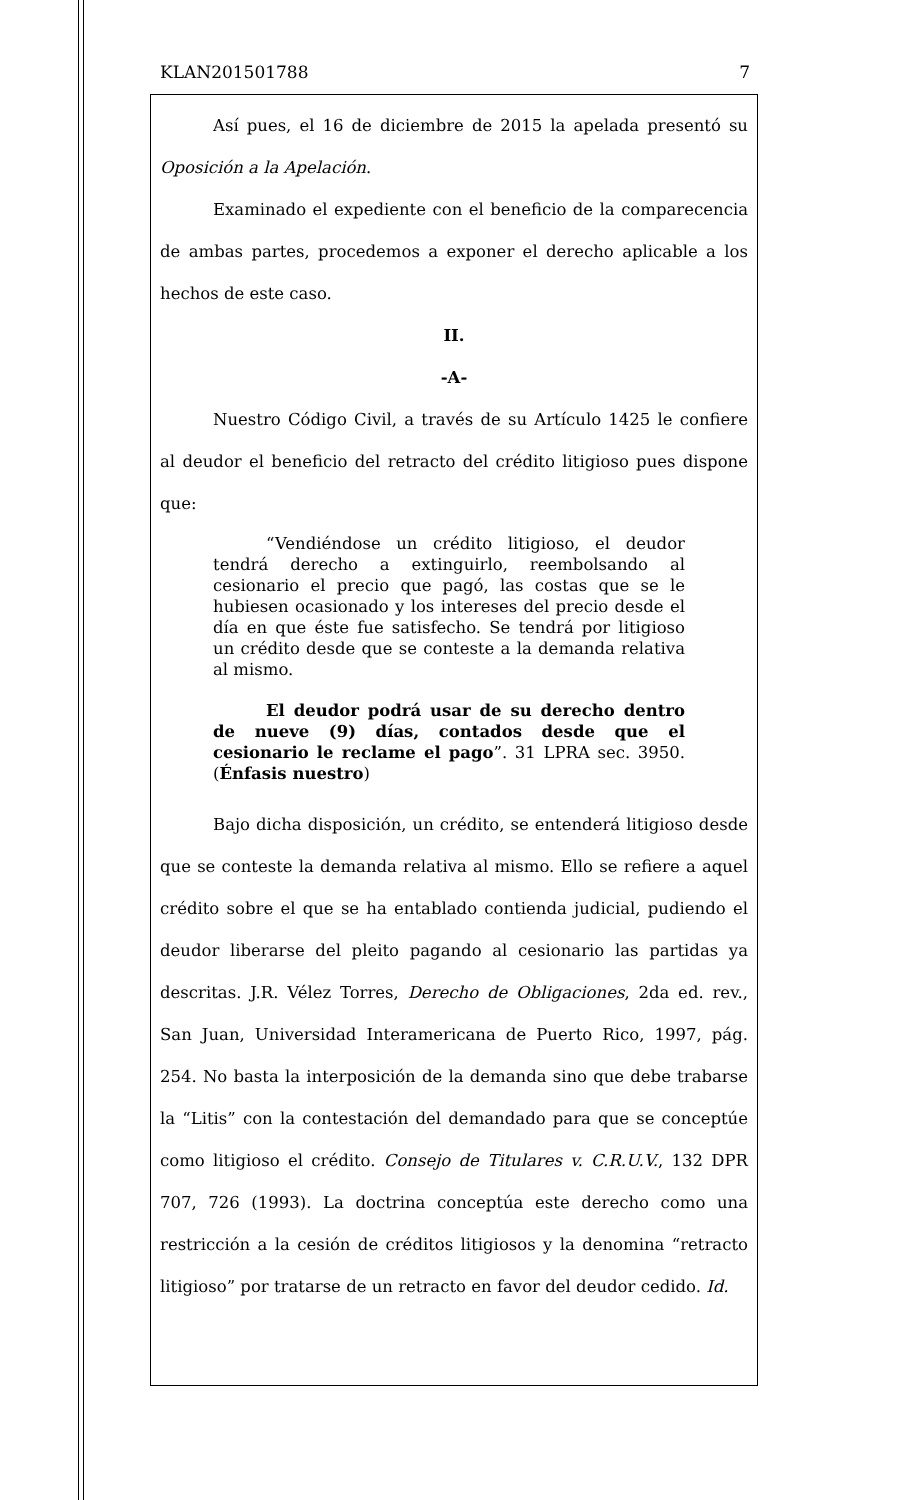KLAN201501788 7
Así pues, el 16 de diciembre de 2015 la apelada presentó su Oposición a la Apelación.
Examinado el expediente con el beneficio de la comparecencia de ambas partes, procedemos a exponer el derecho aplicable a los hechos de este caso.
II.
-A-
Nuestro Código Civil, a través de su Artículo 1425 le confiere al deudor el beneficio del retracto del crédito litigioso pues dispone que:
“Vendiéndose un crédito litigioso, el deudor tendrá derecho a extinguirlo, reembolsando al cesionario el precio que pagó, las costas que se le hubiesen ocasionado y los intereses del precio desde el día en que éste fue satisfecho. Se tendrá por litigioso un crédito desde que se conteste a la demanda relativa al mismo.
El deudor podrá usar de su derecho dentro de nueve (9) días, contados desde que el cesionario le reclame el pago”. 31 LPRA sec. 3950. (Énfasis nuestro)
Bajo dicha disposición, un crédito, se entenderá litigioso desde que se conteste la demanda relativa al mismo. Ello se refiere a aquel crédito sobre el que se ha entablado contienda judicial, pudiendo el deudor liberarse del pleito pagando al cesionario las partidas ya descritas. J.R. Vélez Torres, Derecho de Obligaciones, 2da ed. rev., San Juan, Universidad Interamericana de Puerto Rico, 1997, pág. 254. No basta la interposición de la demanda sino que debe trabarse la “Litis” con la contestación del demandado para que se conceptúe como litigioso el crédito. Consejo de Titulares v. C.R.U.V., 132 DPR 707, 726 (1993). La doctrina conceptúa este derecho como una restricción a la cesión de créditos litigiosos y la denomina “retracto litigioso” por tratarse de un retracto en favor del deudor cedido. Id.